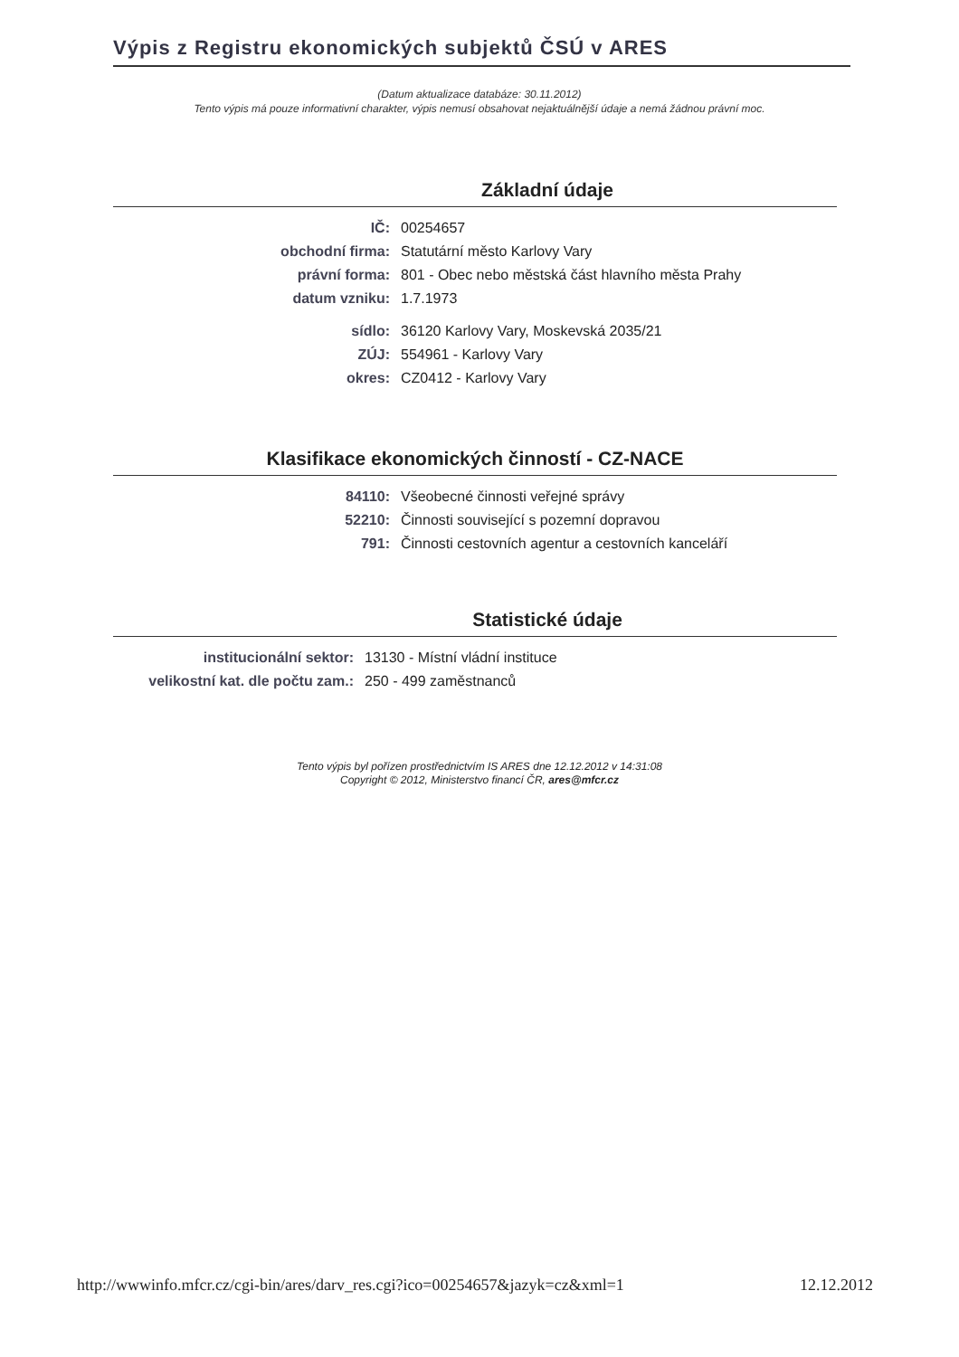Výpis z Registru ekonomických subjektů ČSÚ v ARES
(Datum aktualizace databáze: 30.11.2012)
Tento výpis má pouze informativní charakter, výpis nemusí obsahovat nejaktuálnější údaje a nemá žádnou právní moc.
Základní údaje
| IČ: | 00254657 |
| obchodní firma: | Statutární město Karlovy Vary |
| právní forma: | 801 - Obec nebo městská část hlavního města Prahy |
| datum vzniku: | 1.7.1973 |
| sídlo: | 36120 Karlovy Vary, Moskevská 2035/21 |
| ZÚJ: | 554961 - Karlovy Vary |
| okres: | CZ0412 - Karlovy Vary |
Klasifikace ekonomických činností - CZ-NACE
| 84110: | Všeobecné činnosti veřejné správy |
| 52210: | Činnosti související s pozemní dopravou |
| 791: | Činnosti cestovních agentur a cestovních kanceláří |
Statistické údaje
| institucionální sektor: | 13130 - Místní vládní instituce |
| velikostní kat. dle počtu zam.: | 250 - 499 zaměstnanců |
Tento výpis byl pořízen prostřednictvím IS ARES dne 12.12.2012 v 14:31:08
Copyright © 2012, Ministerstvo financí ČR, ares@mfcr.cz
http://wwwinfo.mfcr.cz/cgi-bin/ares/darv_res.cgi?ico=00254657&jazyk=cz&xml=1 12.12.2012